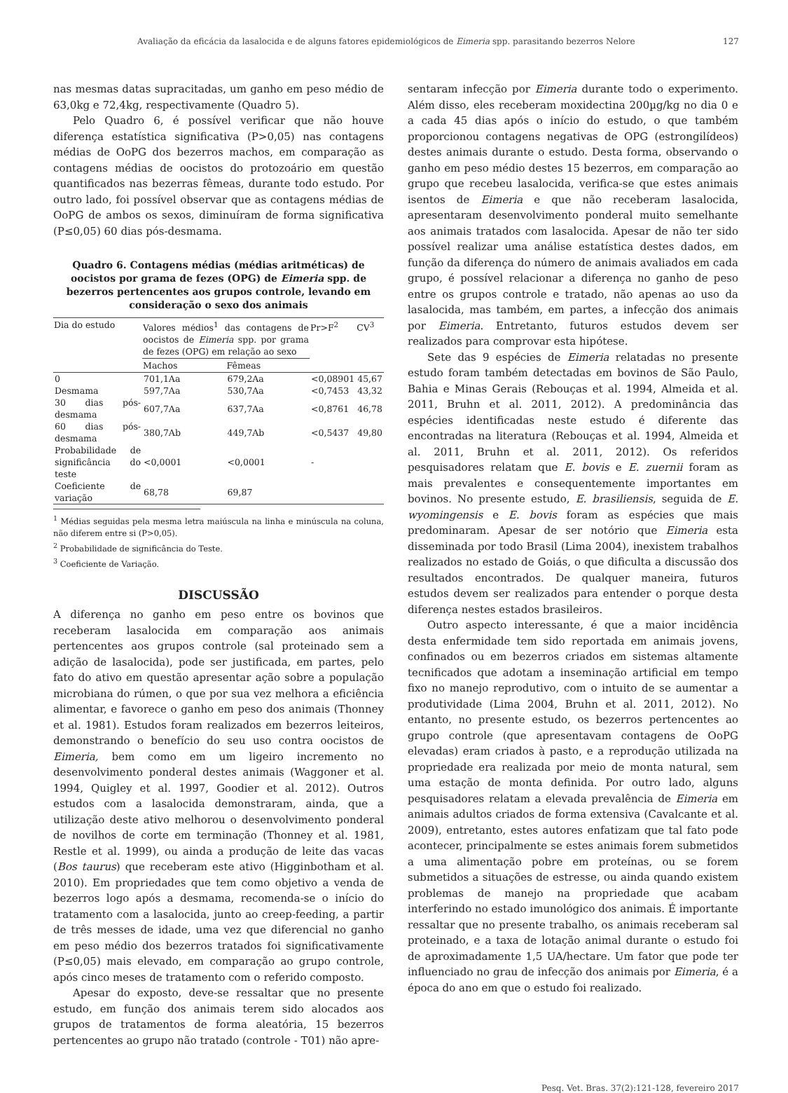Avaliação da eficácia da lasalocida e de alguns fatores epidemiológicos de Eimeria spp. parasitando bezerros Nelore 127
nas mesmas datas supracitadas, um ganho em peso médio de 63,0kg e 72,4kg, respectivamente (Quadro 5).
Pelo Quadro 6, é possível verificar que não houve diferença estatística significativa (P>0,05) nas contagens médias de OoPG dos bezerros machos, em comparação as contagens médias de oocistos do protozoário em questão quantificados nas bezerras fêmeas, durante todo estudo. Por outro lado, foi possível observar que as contagens médias de OoPG de ambos os sexos, diminuíram de forma significativa (P≤0,05) 60 dias pós-desmama.
Quadro 6. Contagens médias (médias aritméticas) de oocistos por grama de fezes (OPG) de Eimeria spp. de bezerros pertencentes aos grupos controle, levando em consideração o sexo dos animais
| Dia do estudo | Valores médios<sup>1</sup> das contagens de oocistos de Eimeria spp. por grama de fezes (OPG) em relação ao sexo | | Pr>F<sup>2</sup> | CV<sup>3</sup> |
| --- | --- | --- | --- | --- |
| | Machos | Fêmeas | | |
| 0 | 701,1Aa | 679,2Aa | <0,08901 | 45,67 |
| Desmama | 597,7Aa | 530,7Aa | <0,7453 | 43,32 |
| 30 dias pós-desmama | 607,7Aa | 637,7Aa | <0,8761 | 46,78 |
| 60 dias pós-desmama | 380,7Ab | 449,7Ab | <0,5437 | 49,80 |
| Probabilidade de significância do teste | <0,0001 | <0,0001 | - | |
| Coeficiente de variação | 68,78 | 69,87 | | |
<sup>1</sup> Médias seguidas pela mesma letra maiúscula na linha e minúscula na coluna, não diferem entre si (P>0,05).
<sup>2</sup> Probabilidade de significância do Teste.
<sup>3</sup> Coeficiente de Variação.
DISCUSSÃO
A diferença no ganho em peso entre os bovinos que receberam lasalocida em comparação aos animais pertencentes aos grupos controle (sal proteinado sem a adição de lasalocida), pode ser justificada, em partes, pelo fato do ativo em questão apresentar ação sobre a população microbiana do rúmen, o que por sua vez melhora a eficiência alimentar, e favorece o ganho em peso dos animais (Thonney et al. 1981). Estudos foram realizados em bezerros leiteiros, demonstrando o benefício do seu uso contra oocistos de Eimeria, bem como em um ligeiro incremento no desenvolvimento ponderal destes animais (Waggoner et al. 1994, Quigley et al. 1997, Goodier et al. 2012). Outros estudos com a lasalocida demonstraram, ainda, que a utilização deste ativo melhorou o desenvolvimento ponderal de novilhos de corte em terminação (Thonney et al. 1981, Restle et al. 1999), ou ainda a produção de leite das vacas (Bos taurus) que receberam este ativo (Higginbotham et al. 2010). Em propriedades que tem como objetivo a venda de bezerros logo após a desmama, recomenda-se o início do tratamento com a lasalocida, junto ao creep-feeding, a partir de três messes de idade, uma vez que diferencial no ganho em peso médio dos bezerros tratados foi significativamente (P≤0,05) mais elevado, em comparação ao grupo controle, após cinco meses de tratamento com o referido composto.
Apesar do exposto, deve-se ressaltar que no presente estudo, em função dos animais terem sido alocados aos grupos de tratamentos de forma aleatória, 15 bezerros pertencentes ao grupo não tratado (controle - T01) não apre-
sentaram infecção por Eimeria durante todo o experimento. Além disso, eles receberam moxidectina 200µg/kg no dia 0 e a cada 45 dias após o início do estudo, o que também proporcionou contagens negativas de OPG (estrongilídeos) destes animais durante o estudo. Desta forma, observando o ganho em peso médio destes 15 bezerros, em comparação ao grupo que recebeu lasalocida, verifica-se que estes animais isentos de Eimeria e que não receberam lasalocida, apresentaram desenvolvimento ponderal muito semelhante aos animais tratados com lasalocida. Apesar de não ter sido possível realizar uma análise estatística destes dados, em função da diferença do número de animais avaliados em cada grupo, é possível relacionar a diferença no ganho de peso entre os grupos controle e tratado, não apenas ao uso da lasalocida, mas também, em partes, a infecção dos animais por Eimeria. Entretanto, futuros estudos devem ser realizados para comprovar esta hipótese.
Sete das 9 espécies de Eimeria relatadas no presente estudo foram também detectadas em bovinos de São Paulo, Bahia e Minas Gerais (Rebouças et al. 1994, Almeida et al. 2011, Bruhn et al. 2011, 2012). A predominância das espécies identificadas neste estudo é diferente das encontradas na literatura (Rebouças et al. 1994, Almeida et al. 2011, Bruhn et al. 2011, 2012). Os referidos pesquisadores relatam que E. bovis e E. zuernii foram as mais prevalentes e consequentemente importantes em bovinos. No presente estudo, E. brasiliensis, seguida de E. wyomingensis e E. bovis foram as espécies que mais predominaram. Apesar de ser notório que Eimeria esta disseminada por todo Brasil (Lima 2004), inexistem trabalhos realizados no estado de Goiás, o que dificulta a discussão dos resultados encontrados. De qualquer maneira, futuros estudos devem ser realizados para entender o porque desta diferença nestes estados brasileiros.
Outro aspecto interessante, é que a maior incidência desta enfermidade tem sido reportada em animais jovens, confinados ou em bezerros criados em sistemas altamente tecnificados que adotam a inseminação artificial em tempo fixo no manejo reprodutivo, com o intuito de se aumentar a produtividade (Lima 2004, Bruhn et al. 2011, 2012). No entanto, no presente estudo, os bezerros pertencentes ao grupo controle (que apresentavam contagens de OoPG elevadas) eram criados à pasto, e a reprodução utilizada na propriedade era realizada por meio de monta natural, sem uma estação de monta definida. Por outro lado, alguns pesquisadores relatam a elevada prevalência de Eimeria em animais adultos criados de forma extensiva (Cavalcante et al. 2009), entretanto, estes autores enfatizam que tal fato pode acontecer, principalmente se estes animais forem submetidos a uma alimentação pobre em proteínas, ou se forem submetidos a situações de estresse, ou ainda quando existem problemas de manejo na propriedade que acabam interferindo no estado imunológico dos animais. É importante ressaltar que no presente trabalho, os animais receberam sal proteinado, e a taxa de lotação animal durante o estudo foi de aproximadamente 1,5 UA/hectare. Um fator que pode ter influenciado no grau de infecção dos animais por Eimeria, é a época do ano em que o estudo foi realizado.
Pesq. Vet. Bras. 37(2):121-128, fevereiro 2017